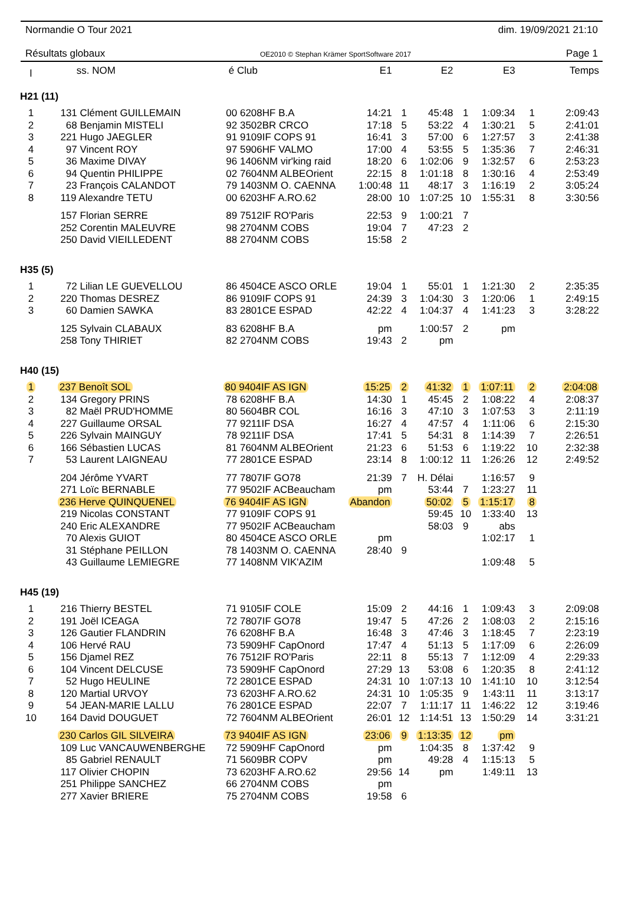Normandie O Tour 2021 dim. 19/09/2021 21:10
Résultats globaux OE2010 © Stephan Krämer SportSoftware 2017 Page 1
| l | ss. NOM | é Club | E1 | | E2 | | E3 | | Temps |
| --- | --- | --- | --- | --- | --- | --- | --- | --- | --- |
| H21 (11) | | | | | | | | | |
| 1 | 131 Clément GUILLEMAIN | 00 6208HF B.A | 14:21 | 1 | 45:48 | 1 | 1:09:34 | 1 | 2:09:43 |
| 2 | 68 Benjamin MISTELI | 92 3502BR CRCO | 17:18 | 5 | 53:22 | 4 | 1:30:21 | 5 | 2:41:01 |
| 3 | 221 Hugo JAEGLER | 91 9109IF COPS 91 | 16:41 | 3 | 57:00 | 6 | 1:27:57 | 3 | 2:41:38 |
| 4 | 97 Vincent ROY | 97 5906HF VALMO | 17:00 | 4 | 53:55 | 5 | 1:35:36 | 7 | 2:46:31 |
| 5 | 36 Maxime DIVAY | 96 1406NM vir'king raid | 18:20 | 6 | 1:02:06 | 9 | 1:32:57 | 6 | 2:53:23 |
| 6 | 94 Quentin PHILIPPE | 02 7604NM ALBEOrient | 22:15 | 8 | 1:01:18 | 8 | 1:30:16 | 4 | 2:53:49 |
| 7 | 23 François CALANDOT | 79 1403NM O. CAENNA | 1:00:48 | 11 | 48:17 | 3 | 1:16:19 | 2 | 3:05:24 |
| 8 | 119 Alexandre TETU | 00 6203HF A.RO.62 | 28:00 | 10 | 1:07:25 | 10 | 1:55:31 | 8 | 3:30:56 |
| | 157 Florian SERRE | 89 7512IF RO'Paris | 22:53 | 9 | 1:00:21 | 7 | | | |
| | 252 Corentin MALEUVRE | 98 2704NM COBS | 19:04 | 7 | 47:23 | 2 | | | |
| | 250 David VIEILLEDENT | 88 2704NM COBS | 15:58 | 2 | | | | | |
| H35 (5) | | | | | | | | | |
| 1 | 72 Lilian LE GUEVELLOU | 86 4504CE ASCO ORLE | 19:04 | 1 | 55:01 | 1 | 1:21:30 | 2 | 2:35:35 |
| 2 | 220 Thomas DESREZ | 86 9109IF COPS 91 | 24:39 | 3 | 1:04:30 | 3 | 1:20:06 | 1 | 2:49:15 |
| 3 | 60 Damien SAWKA | 83 2801CE ESPAD | 42:22 | 4 | 1:04:37 | 4 | 1:41:23 | 3 | 3:28:22 |
| | 125 Sylvain CLABAUX | 83 6208HF B.A | pm | | 1:00:57 | 2 | pm | | |
| | 258 Tony THIRIET | 82 2704NM COBS | 19:43 | 2 | pm | | | | |
| H40 (15) | | | | | | | | | |
| 1 | 237 Benoît SOL | 80 9404IF AS IGN | 15:25 | 2 | 41:32 | 1 | 1:07:11 | 2 | 2:04:08 |
| 2 | 134 Gregory PRINS | 78 6208HF B.A | 14:30 | 1 | 45:45 | 2 | 1:08:22 | 4 | 2:08:37 |
| 3 | 82 Maël PRUD'HOMME | 80 5604BR COL | 16:16 | 3 | 47:10 | 3 | 1:07:53 | 3 | 2:11:19 |
| 4 | 227 Guillaume ORSAL | 77 9211IF DSA | 16:27 | 4 | 47:57 | 4 | 1:11:06 | 6 | 2:15:30 |
| 5 | 226 Sylvain MAINGUY | 78 9211IF DSA | 17:41 | 5 | 54:31 | 8 | 1:14:39 | 7 | 2:26:51 |
| 6 | 166 Sébastien LUCAS | 81 7604NM ALBEOrient | 21:23 | 6 | 51:53 | 6 | 1:19:22 | 10 | 2:32:38 |
| 7 | 53 Laurent LAIGNEAU | 77 2801CE ESPAD | 23:14 | 8 | 1:00:12 | 11 | 1:26:26 | 12 | 2:49:52 |
| | 204 Jérôme YVART | 77 7807IF GO78 | 21:39 | 7 | H. Délai | | 1:16:57 | 9 | |
| | 271 Loïc BERNABLE | 77 9502IF ACBeaucham | pm | | 53:44 | 7 | 1:23:27 | 11 | |
| | 236 Herve QUINQUENEL | 76 9404IF AS IGN | Abandon | | 50:02 | 5 | 1:15:17 | 8 | |
| | 219 Nicolas CONSTANT | 77 9109IF COPS 91 | | | 59:45 | 10 | 1:33:40 | 13 | |
| | 240 Eric ALEXANDRE | 77 9502IF ACBeaucham | | | 58:03 | 9 | abs | | |
| | 70 Alexis GUIOT | 80 4504CE ASCO ORLE | pm | | | | 1:02:17 | 1 | |
| | 31 Stéphane PEILLON | 78 1403NM O. CAENNA | 28:40 | 9 | | | | | |
| | 43 Guillaume LEMIEGRE | 77 1408NM VIK'AZIM | | | | | 1:09:48 | 5 | |
| H45 (19) | | | | | | | | | |
| 1 | 216 Thierry BESTEL | 71 9105IF COLE | 15:09 | 2 | 44:16 | 1 | 1:09:43 | 3 | 2:09:08 |
| 2 | 191 Joël ICEAGA | 72 7807IF GO78 | 19:47 | 5 | 47:26 | 2 | 1:08:03 | 2 | 2:15:16 |
| 3 | 126 Gautier FLANDRIN | 76 6208HF B.A | 16:48 | 3 | 47:46 | 3 | 1:18:45 | 7 | 2:23:19 |
| 4 | 106 Hervé RAU | 73 5909HF CapOnord | 17:47 | 4 | 51:13 | 5 | 1:17:09 | 6 | 2:26:09 |
| 5 | 156 Djamel REZ | 76 7512IF RO'Paris | 22:11 | 8 | 55:13 | 7 | 1:12:09 | 4 | 2:29:33 |
| 6 | 104 Vincent DELCUSE | 73 5909HF CapOnord | 27:29 | 13 | 53:08 | 6 | 1:20:35 | 8 | 2:41:12 |
| 7 | 52 Hugo HEULINE | 72 2801CE ESPAD | 24:31 | 10 | 1:07:13 | 10 | 1:41:10 | 10 | 3:12:54 |
| 8 | 120 Martial URVOY | 73 6203HF A.RO.62 | 24:31 | 10 | 1:05:35 | 9 | 1:43:11 | 11 | 3:13:17 |
| 9 | 54 JEAN-MARIE LALLU | 76 2801CE ESPAD | 22:07 | 7 | 1:11:17 | 11 | 1:46:22 | 12 | 3:19:46 |
| 10 | 164 David DOUGUET | 72 7604NM ALBEOrient | 26:01 | 12 | 1:14:51 | 13 | 1:50:29 | 14 | 3:31:21 |
| | 230 Carlos GIL SILVEIRA | 73 9404IF AS IGN | 23:06 | 9 | 1:13:35 | 12 | pm | | |
| | 109 Luc VANCAUWENBERGHE | 72 5909HF CapOnord | pm | | 1:04:35 | 8 | 1:37:42 | 9 | |
| | 85 Gabriel RENAULT | 71 5609BR COPV | pm | | 49:28 | 4 | 1:15:13 | 5 | |
| | 117 Olivier CHOPIN | 73 6203HF A.RO.62 | 29:56 | 14 | pm | | 1:49:11 | 13 | |
| | 251 Philippe SANCHEZ | 66 2704NM COBS | pm | | | | | | |
| | 277 Xavier BRIERE | 75 2704NM COBS | 19:58 | 6 | | | | | |